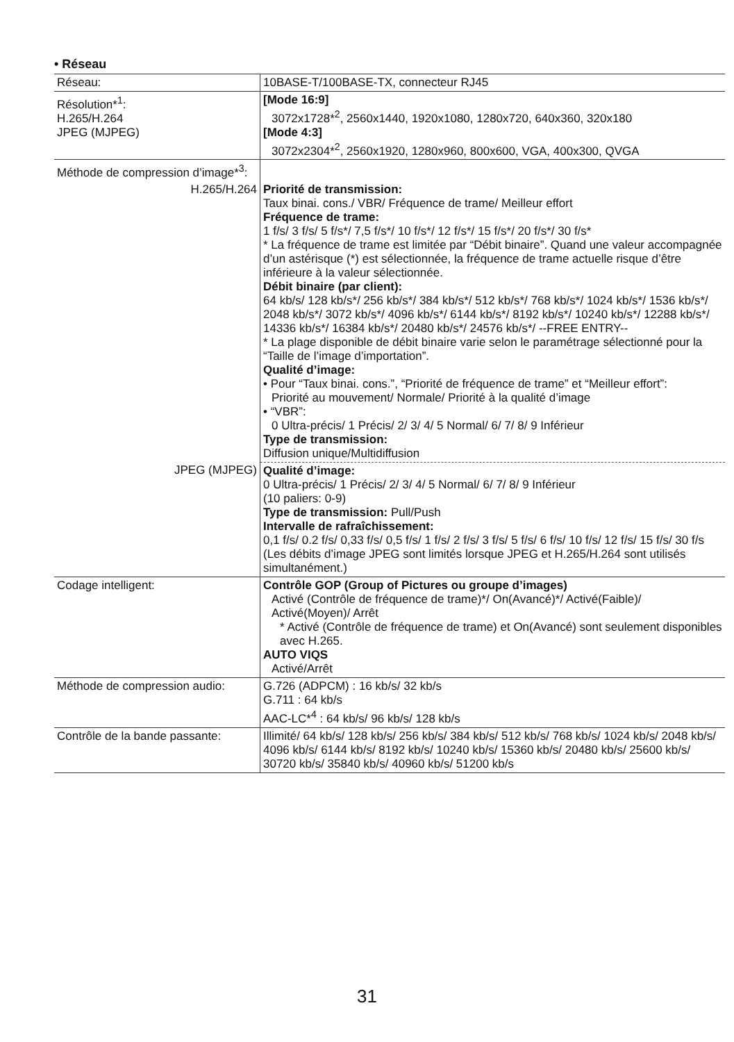• Réseau
| Réseau: | 10BASE-T/100BASE-TX, connecteur RJ45 |
| Résolution*<sup>1</sup>: H.265/H.264 JPEG (MJPEG) | [Mode 16:9] 3072x1728*<sup>2</sup>, 2560x1440, 1920x1080, 1280x720, 640x360, 320x180 [Mode 4:3] 3072x2304*<sup>2</sup>, 2560x1920, 1280x960, 800x600, VGA, 400x300, QVGA |
| Méthode de compression d’image*<sup>3</sup>: | |
| H.265/H.264 | Priorité de transmission: Taux binai. cons./ VBR/ Fréquence de trame/ Meilleur effort Fréquence de trame: 1 f/s/ 3 f/s/ 5 f/s*/ 7,5 f/s*/ 10 f/s*/ 12 f/s*/ 15 f/s*/ 20 f/s*/ 30 f/s* * La fréquence de trame est limitée par “Débit binaire”. Quand une valeur accompagnée d’un astérisque (*) est sélectionnée, la fréquence de trame actuelle risque d’être inférieure à la valeur sélectionnée. Débit binaire (par client): 64 kb/s/ 128 kb/s*/ 256 kb/s*/ 384 kb/s*/ 512 kb/s*/ 768 kb/s*/ 1024 kb/s*/ 1536 kb/s*/ 2048 kb/s*/ 3072 kb/s*/ 4096 kb/s*/ 6144 kb/s*/ 8192 kb/s*/ 10240 kb/s*/ 12288 kb/s*/ 14336 kb/s*/ 16384 kb/s*/ 20480 kb/s*/ 24576 kb/s*/ --FREE ENTRY-- * La plage disponible de débit binaire varie selon le paramétrage sélectionné pour la “Taille de l’image d’importation”. Qualité d’image: • Pour “Taux binai. cons.”, “Priorité de fréquence de trame” et “Meilleur effort”: Priorité au mouvement/ Normale/ Priorité à la qualité d’image • “VBR”: 0 Ultra-précis/ 1 Précis/ 2/ 3/ 4/ 5 Normal/ 6/ 7/ 8/ 9 Inférieur Type de transmission: Diffusion unique/Multidiffusion |
| JPEG (MJPEG) | Qualité d’image: 0 Ultra-précis/ 1 Précis/ 2/ 3/ 4/ 5 Normal/ 6/ 7/ 8/ 9 Inférieur (10 paliers: 0-9) Type de transmission: Pull/Push Intervalle de rafraîchissement: 0,1 f/s/ 0.2 f/s/ 0,33 f/s/ 0,5 f/s/ 1 f/s/ 2 f/s/ 3 f/s/ 5 f/s/ 6 f/s/ 10 f/s/ 12 f/s/ 15 f/s/ 30 f/s (Les débits d’image JPEG sont limités lorsque JPEG et H.265/H.264 sont utilisés simultanément.) |
| Codage intelligent: | Contrôle GOP (Group of Pictures ou groupe d’images) Activé (Contrôle de fréquence de trame)*/ On(Avancé)*/ Activé(Faible)/ Activé(Moyen)/ Arrêt * Activé (Contrôle de fréquence de trame) et On(Avancé) sont seulement disponibles avec H.265. AUTO VIQS Activé/Arrêt |
| Méthode de compression audio: | G.726 (ADPCM) : 16 kb/s/ 32 kb/s G.711 : 64 kb/s AAC-LC*<sup>4</sup> : 64 kb/s/ 96 kb/s/ 128 kb/s |
| Contrôle de la bande passante: | Illimité/ 64 kb/s/ 128 kb/s/ 256 kb/s/ 384 kb/s/ 512 kb/s/ 768 kb/s/ 1024 kb/s/ 2048 kb/s/ 4096 kb/s/ 6144 kb/s/ 8192 kb/s/ 10240 kb/s/ 15360 kb/s/ 20480 kb/s/ 25600 kb/s/ 30720 kb/s/ 35840 kb/s/ 40960 kb/s/ 51200 kb/s |
31